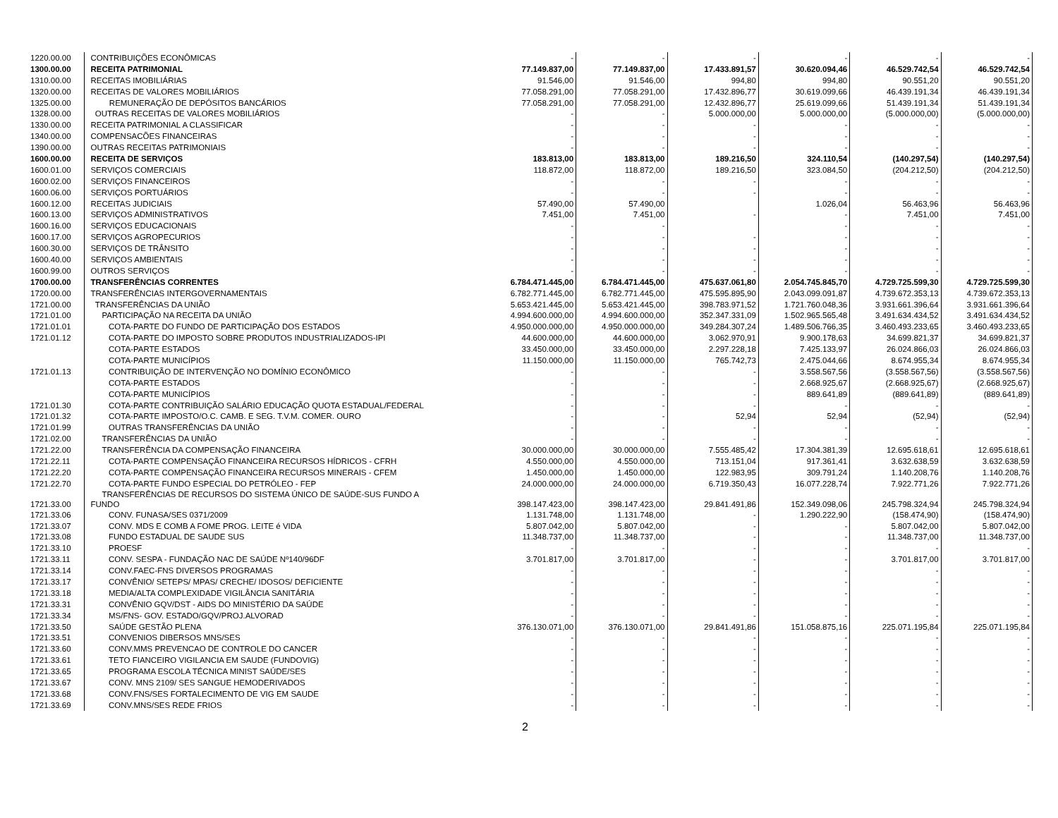| 1220.00.00 | CONTRIBUIÇÕES ECONÔMICAS | - | - | - | - | - | - |
| 1300.00.00 | RECEITA PATRIMONIAL | 77.149.837,00 | 77.149.837,00 | 17.433.891,57 | 30.620.094,46 | 46.529.742,54 | 46.529.742,54 |
| 1310.00.00 | RECEITAS IMOBILIÁRIAS | 91.546,00 | 91.546,00 | 994,80 | 994,80 | 90.551,20 | 90.551,20 |
| 1320.00.00 | RECEITAS DE VALORES MOBILIÁRIOS | 77.058.291,00 | 77.058.291,00 | 17.432.896,77 | 30.619.099,66 | 46.439.191,34 | 46.439.191,34 |
| 1325.00.00 | REMUNERAÇÃO DE DEPÓSITOS BANCÁRIOS | 77.058.291,00 | 77.058.291,00 | 12.432.896,77 | 25.619.099,66 | 51.439.191,34 | 51.439.191,34 |
| 1328.00.00 | OUTRAS RECEITAS DE VALORES MOBILIÁRIOS | - | - | 5.000.000,00 | 5.000.000,00 | (5.000.000,00) | (5.000.000,00) |
| 1330.00.00 | RECEITA PATRIMONIAL A CLASSIFICAR | - | - | - | - | - | - |
| 1340.00.00 | COMPENSACÕES FINANCEIRAS | - | - | - | - | - | - |
| 1390.00.00 | OUTRAS RECEITAS PATRIMONIAIS | - | - | - | - | - | - |
| 1600.00.00 | RECEITA DE SERVIÇOS | 183.813,00 | 183.813,00 | 189.216,50 | 324.110,54 | (140.297,54) | (140.297,54) |
| 1600.01.00 | SERVIÇOS COMERCIAIS | 118.872,00 | 118.872,00 | 189.216,50 | 323.084,50 | (204.212,50) | (204.212,50) |
| 1600.02.00 | SERVIÇOS FINANCEIROS | - | - | - | - | - | - |
| 1600.06.00 | SERVIÇOS PORTUÁRIOS | - | - | - | - | - | - |
| 1600.12.00 | RECEITAS JUDICIAIS | 57.490,00 | 57.490,00 | | 1.026,04 | 56.463,96 | 56.463,96 |
| 1600.13.00 | SERVIÇOS ADMINISTRATIVOS | 7.451,00 | 7.451,00 | - | - | 7.451,00 | 7.451,00 |
| 1600.16.00 | SERVIÇOS EDUCACIONAIS | - | - | | - | - | - |
| 1600.17.00 | SERVIÇOS AGROPECURIOS | - | - | - | - | - | - |
| 1600.30.00 | SERVIÇOS DE TRÂNSITO | - | - | - | - | - | - |
| 1600.40.00 | SERVIÇOS AMBIENTAIS | - | - | - | - | - | - |
| 1600.99.00 | OUTROS SERVIÇOS | - | - | - | - | - | - |
| 1700.00.00 | TRANSFERÊNCIAS CORRENTES | 6.784.471.445,00 | 6.784.471.445,00 | 475.637.061,80 | 2.054.745.845,70 | 4.729.725.599,30 | 4.729.725.599,30 |
| 1720.00.00 | TRANSFERÊNCIAS INTERGOVERNAMENTAIS | 6.782.771.445,00 | 6.782.771.445,00 | 475.595.895,90 | 2.043.099.091,87 | 4.739.672.353,13 | 4.739.672.353,13 |
| 1721.00.00 | TRANSFERÊNCIAS DA UNIÃO | 5.653.421.445,00 | 5.653.421.445,00 | 398.783.971,52 | 1.721.760.048,36 | 3.931.661.396,64 | 3.931.661.396,64 |
| 1721.01.00 | PARTICIPAÇÃO NA RECEITA DA UNIÃO | 4.994.600.000,00 | 4.994.600.000,00 | 352.347.331,09 | 1.502.965.565,48 | 3.491.634.434,52 | 3.491.634.434,52 |
| 1721.01.01 | COTA-PARTE DO FUNDO DE PARTICIPAÇÃO DOS ESTADOS | 4.950.000.000,00 | 4.950.000.000,00 | 349.284.307,24 | 1.489.506.766,35 | 3.460.493.233,65 | 3.460.493.233,65 |
| 1721.01.12 | COTA-PARTE DO IMPOSTO SOBRE PRODUTOS INDUSTRIALIZADOS-IPI | 44.600.000,00 | 44.600.000,00 | 3.062.970,91 | 9.900.178,63 | 34.699.821,37 | 34.699.821,37 |
| | COTA-PARTE ESTADOS | 33.450.000,00 | 33.450.000,00 | 2.297.228,18 | 7.425.133,97 | 26.024.866,03 | 26.024.866,03 |
| | COTA-PARTE MUNICÍPIOS | 11.150.000,00 | 11.150.000,00 | 765.742,73 | 2.475.044,66 | 8.674.955,34 | 8.674.955,34 |
| 1721.01.13 | CONTRIBUIÇÃO DE INTERVENÇÃO NO DOMÍNIO ECONÔMICO | - | - | - | 3.558.567,56 | (3.558.567,56) | (3.558.567,56) |
| | COTA-PARTE ESTADOS | - | - | - | 2.668.925,67 | (2.668.925,67) | (2.668.925,67) |
| | COTA-PARTE MUNICÍPIOS | - | - | - | 889.641,89 | (889.641,89) | (889.641,89) |
| 1721.01.30 | COTA-PARTE CONTRIBUIÇÃO SALÁRIO EDUCAÇÃO QUOTA ESTADUAL/FEDERAL | - | - | - | - | - | - |
| 1721.01.32 | COTA-PARTE IMPOSTO/O.C. CAMB. E SEG. T.V.M. COMER. OURO | - | - | 52,94 | 52,94 | (52,94) | (52,94) |
| 1721.01.99 | OUTRAS TRANSFERÊNCIAS DA UNIÃO | - | - | - | - | - | - |
| 1721.02.00 | TRANSFERÊNCIAS DA UNIÃO | - | - | - | - | - | - |
| 1721.22.00 | TRANSFERÊNCIA DA COMPENSAÇÃO FINANCEIRA | 30.000.000,00 | 30.000.000,00 | 7.555.485,42 | 17.304.381,39 | 12.695.618,61 | 12.695.618,61 |
| 1721.22.11 | COTA-PARTE COMPENSAÇÃO FINANCEIRA RECURSOS HÍDRICOS - CFRH | 4.550.000,00 | 4.550.000,00 | 713.151,04 | 917.361,41 | 3.632.638,59 | 3.632.638,59 |
| 1721.22.20 | COTA-PARTE COMPENSAÇÃO FINANCEIRA RECURSOS MINERAIS - CFEM | 1.450.000,00 | 1.450.000,00 | 122.983,95 | 309.791,24 | 1.140.208,76 | 1.140.208,76 |
| 1721.22.70 | COTA-PARTE FUNDO ESPECIAL DO PETRÓLEO - FEP | 24.000.000,00 | 24.000.000,00 | 6.719.350,43 | 16.077.228,74 | 7.922.771,26 | 7.922.771,26 |
| 1721.33.00 | TRANSFERÊNCIAS DE RECURSOS DO SISTEMA ÚNICO DE SAÚDE-SUS FUNDO A FUNDO | 398.147.423,00 | 398.147.423,00 | 29.841.491,86 | 152.349.098,06 | 245.798.324,94 | 245.798.324,94 |
| 1721.33.06 | CONV. FUNASA/SES 0371/2009 | 1.131.748,00 | 1.131.748,00 | - | 1.290.222,90 | (158.474,90) | (158.474,90) |
| 1721.33.07 | CONV. MDS E COMB A FOME PROG. LEITE é VIDA | 5.807.042,00 | 5.807.042,00 | - | - | 5.807.042,00 | 5.807.042,00 |
| 1721.33.08 | FUNDO ESTADUAL DE SAUDE SUS | 11.348.737,00 | 11.348.737,00 | - | - | 11.348.737,00 | 11.348.737,00 |
| 1721.33.10 | PROESF | - | - | - | - | - | - |
| 1721.33.11 | CONV. SESPA - FUNDAÇÃO NAC DE SAÚDE Nº140/96DF | 3.701.817,00 | 3.701.817,00 | - | - | 3.701.817,00 | 3.701.817,00 |
| 1721.33.14 | CONV.FAEC-FNS DIVERSOS PROGRAMAS | - | - | - | - | - | - |
| 1721.33.17 | CONVÊNIO/ SETEPS/ MPAS/ CRECHE/ IDOSOS/ DEFICIENTE | - | - | - | - | - | - |
| 1721.33.18 | MEDIA/ALTA COMPLEXIDADE VIGILÂNCIA SANITÁRIA | - | - | - | - | - | - |
| 1721.33.31 | CONVÊNIO GQV/DST - AIDS DO MINISTÉRIO DA SAÚDE | - | - | - | - | - | - |
| 1721.33.34 | MS/FNS- GOV. ESTADO/GQV/PROJ.ALVORAD | - | - | - | - | - | - |
| 1721.33.50 | SAÚDE GESTÃO PLENA | 376.130.071,00 | 376.130.071,00 | 29.841.491,86 | 151.058.875,16 | 225.071.195,84 | 225.071.195,84 |
| 1721.33.51 | CONVENIOS DIBERSOS MNS/SES | - | - | - | - | - | - |
| 1721.33.60 | CONV.MMS PREVENCAO DE CONTROLE DO CANCER | - | - | - | - | - | - |
| 1721.33.61 | TETO FIANCEIRO VIGILANCIA EM SAUDE (FUNDOVIG) | - | - | - | - | - | - |
| 1721.33.65 | PROGRAMA ESCOLA TÉCNICA MINIST SAÚDE/SES | - | - | - | - | - | - |
| 1721.33.67 | CONV. MNS 2109/ SES SANGUE HEMODERIVADOS | - | - | - | - | - | - |
| 1721.33.68 | CONV.FNS/SES FORTALECIMENTO DE VIG EM SAUDE | - | - | - | - | - | - |
| 1721.33.69 | CONV.MNS/SES REDE FRIOS | - | - | - | - | - | - |
2